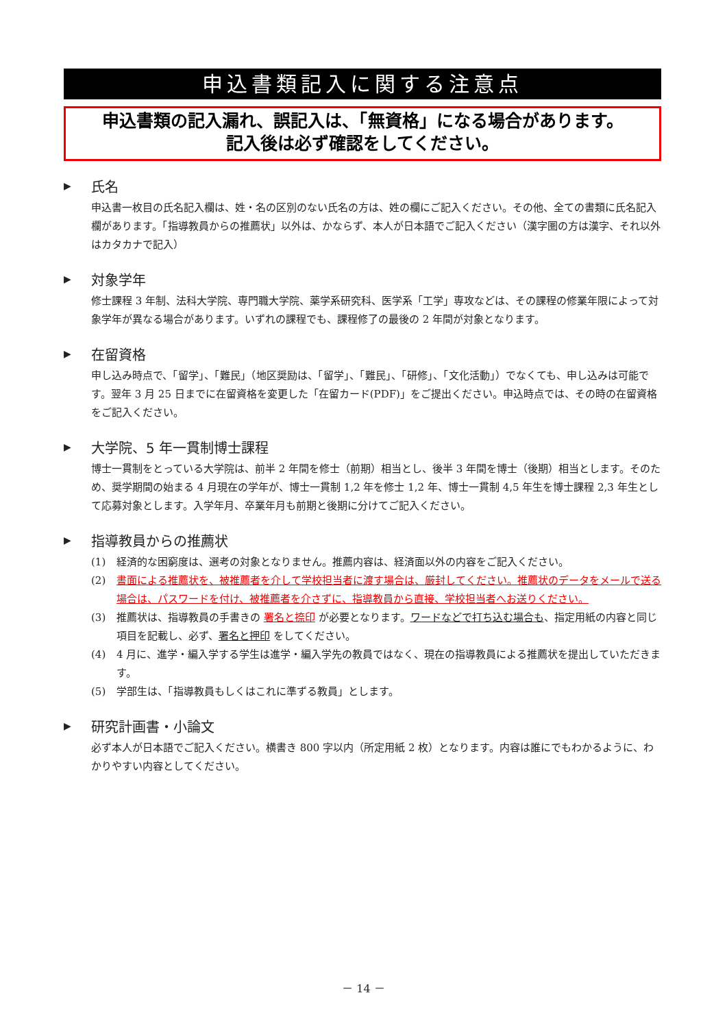申込書類記入に関する注意点
申込書類の記入漏れ、誤記入は、「無資格」になる場合があります。
記入後は必ず確認をしてください。
▶ 氏名
申込書一枚目の氏名記入欄は、姓・名の区別のない氏名の方は、姓の欄にご記入ください。その他、全ての書類に氏名記入欄があります。「指導教員からの推薦状」以外は、かならず、本人が日本語でご記入ください（漢字圏の方は漢字、それ以外はカタカナで記入）
▶ 対象学年
修士課程 3 年制、法科大学院、専門職大学院、薬学系研究科、医学系「工学」専攻などは、その課程の修業年限によって対象学年が異なる場合があります。いずれの課程でも、課程修了の最後の 2 年間が対象となります。
▶ 在留資格
申し込み時点で、「留学」、「難民」（地区奨励は、「留学」、「難民」、「研修」、「文化活動」）でなくても、申し込みは可能です。翌年 3 月 25 日までに在留資格を変更した「在留カード(PDF)」をご提出ください。申込時点では、その時の在留資格をご記入ください。
▶ 大学院、5 年一貫制博士課程
博士一貫制をとっている大学院は、前半 2 年間を修士（前期）相当とし、後半 3 年間を博士（後期）相当とします。そのため、奨学期間の始まる 4 月現在の学年が、博士一貫制 1,2 年を修士 1,2 年、博士一貫制 4,5 年生を博士課程 2,3 年生として応募対象とします。入学年月、卒業年月も前期と後期に分けてご記入ください。
▶ 指導教員からの推薦状
(1) 経済的な困窮度は、選考の対象となりません。推薦内容は、経済面以外の内容をご記入ください。
(2) 書面による推薦状を、被推薦者を介して学校担当者に渡す場合は、厳封してください。推薦状のデータをメールで送る場合は、パスワードを付け、被推薦者を介さずに、指導教員から直接、学校担当者へお送りください。
(3) 推薦状は、指導教員の手書きの 署名と捺印 が必要となります。ワードなどで打ち込む場合も、指定用紙の内容と同じ項目を記載し、必ず、署名と押印 をしてください。
(4) 4 月に、進学・編入学する学生は進学・編入学先の教員ではなく、現在の指導教員による推薦状を提出していただきます。
(5) 学部生は、「指導教員もしくはこれに準ずる教員」とします。
▶ 研究計画書・小論文
必ず本人が日本語でご記入ください。横書き 800 字以内（所定用紙 2 枚）となります。内容は誰にでもわかるように、わかりやすい内容としてください。
－ 14 －